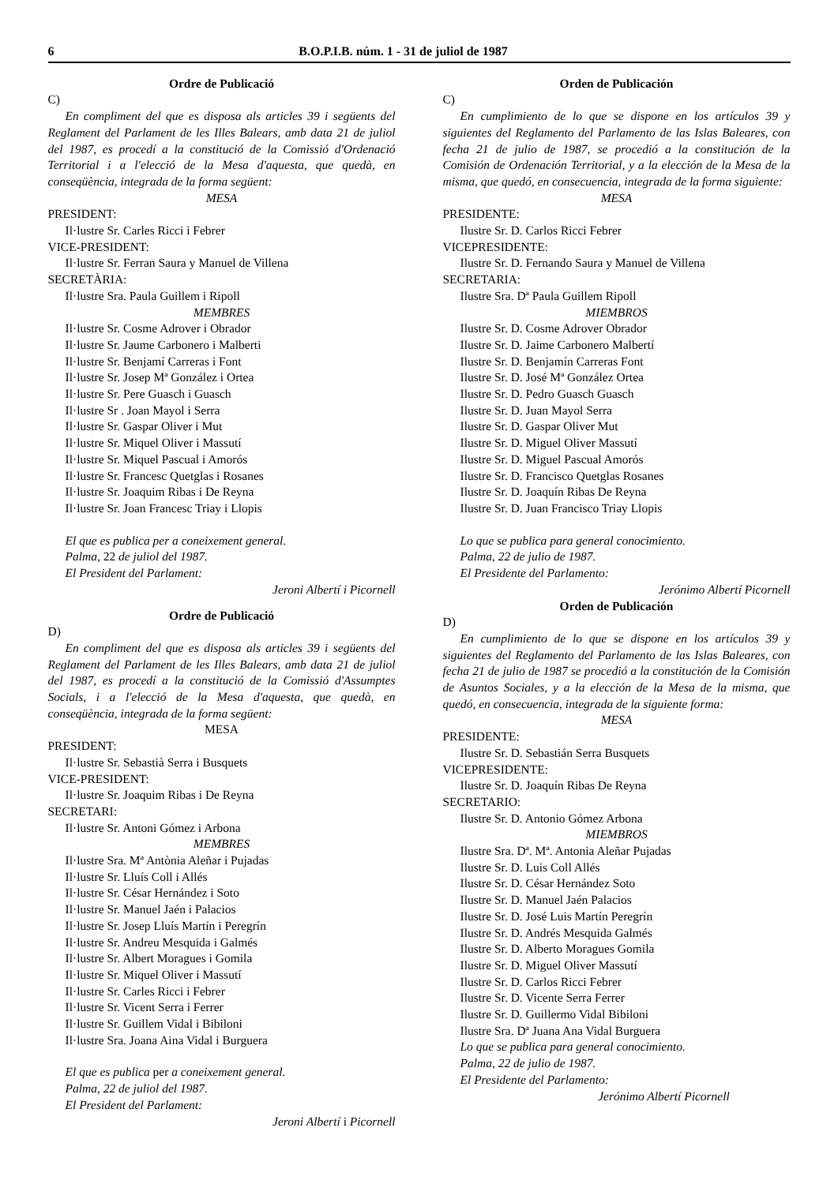6 B.O.P.I.B. núm. 1 - 31 de juliol de 1987
Ordre de Publicació
C)
En compliment del que es disposa als articles 39 i següents del Reglament del Parlament de les Illes Balears, amb data 21 de juliol del 1987, es procedí a la constitució de la Comissió d'Ordenació Territorial i a l'elecció de la Mesa d'aquesta, que quedà, en conseqüència, integrada de la forma següent:
MESA
PRESIDENT:
Il·lustre Sr. Carles Ricci i Febrer
VICE-PRESIDENT:
Il·lustre Sr. Ferran Saura y Manuel de Villena
SECRETÀRIA:
Il·lustre Sra. Paula Guillem i Ripoll
MEMBRES
Il·lustre Sr. Cosme Adrover i Obrador
Il·lustre Sr. Jaume Carbonero i Malberti
Il·lustre Sr. Benjamí Carreras i Font
Il·lustre Sr. Josep Mª González i Ortea
Il·lustre Sr. Pere Guasch i Guasch
Il·lustre Sr . Joan Mayol i Serra
Il·lustre Sr. Gaspar Oliver i Mut
Il·lustre Sr. Miquel Oliver i Massutí
Il·lustre Sr. Miquel Pascual i Amorós
Il·lustre Sr. Francesc Quetglas i Rosanes
Il·lustre Sr. Joaquim Ribas i De Reyna
Il·lustre Sr. Joan Francesc Triay i Llopis
El que es publica per a coneixement general.
Palma, 22 de juliol del 1987.
El President del Parlament:
Jeroni Albertí i Picornell
Ordre de Publicació
D)
En compliment del que es disposa als articles 39 i següents del Reglament del Parlament de les Illes Balears, amb data 21 de juliol del 1987, es procedí a la constitució de la Comissió d'Assumptes Socials, i a l'elecció de la Mesa d'aquesta, que quedà, en conseqüència, integrada de la forma següent:
MESA
PRESIDENT:
Il·lustre Sr. Sebastià Serra i Busquets
VICE-PRESIDENT:
Il·lustre Sr. Joaquim Ribas i De Reyna
SECRETARI:
Il·lustre Sr. Antoni Gómez i Arbona
MEMBRES
Il·lustre Sra. Mª Antònia Aleñar i Pujadas
Il·lustre Sr. Lluís Coll i Allés
Il·lustre Sr. César Hernández i Soto
Il·lustre Sr. Manuel Jaén i Palacios
Il·lustre Sr. Josep Lluís Martín i Peregrín
Il·lustre Sr. Andreu Mesquida i Galmés
Il·lustre Sr. Albert Moragues i Gomila
Il·lustre Sr. Miquel Oliver i Massutí
Il·lustre Sr. Carles Ricci i Febrer
Il·lustre Sr. Vicent Serra i Ferrer
Il·lustre Sr. Guillem Vidal i Bibiloni
Il·lustre Sra. Joana Aina Vidal i Burguera
El que es publica per a coneixement general.
Palma, 22 de juliol del 1987.
El President del Parlament:
Jeroni Albertí i Picornell
Orden de Publicación
C)
En cumplimiento de lo que se dispone en los artículos 39 y siguientes del Reglamento del Parlamento de las Islas Baleares, con fecha 21 de julio de 1987, se procedió a la constitución de la Comisión de Ordenación Territorial, y a la elección de la Mesa de la misma, que quedó, en consecuencia, integrada de la forma siguiente:
MESA
PRESIDENTE:
Ilustre Sr. D. Carlos Ricci Febrer
VICEPRESIDENTE:
Ilustre Sr. D. Fernando Saura y Manuel de Villena
SECRETARIA:
Ilustre Sra. Dª Paula Guillem Ripoll
MIEMBROS
Ilustre Sr. D. Cosme Adrover Obrador
Ilustre Sr. D. Jaime Carbonero Malbertí
Ilustre Sr. D. Benjamín Carreras Font
Ilustre Sr. D. José Mª González Ortea
Ilustre Sr. D. Pedro Guasch Guasch
Ilustre Sr. D. Juan Mayol Serra
Ilustre Sr. D. Gaspar Oliver Mut
Ilustre Sr. D. Miguel Oliver Massutí
Ilustre Sr. D. Miguel Pascual Amorós
Ilustre Sr. D. Francisco Quetglas Rosanes
Ilustre Sr. D. Joaquín Ribas De Reyna
Ilustre Sr. D. Juan Francisco Triay Llopis
Lo que se publica para general conocimiento.
Palma, 22 de julio de 1987.
El Presidente del Parlamento:
Jerónimo Albertí Picornell
Orden de Publicación
D)
En cumplimiento de lo que se dispone en los artículos 39 y siguientes del Reglamento del Parlamento de las Islas Baleares, con fecha 21 de julio de 1987 se procedió a la constitución de la Comisión de Asuntos Sociales, y a la elección de la Mesa de la misma, que quedó, en consecuencia, integrada de la siguiente forma:
MESA
PRESIDENTE:
Ilustre Sr. D. Sebastián Serra Busquets
VICEPRESIDENTE:
Ilustre Sr. D. Joaquín Ribas De Reyna
SECRETARIO:
Ilustre Sr. D. Antonio Gómez Arbona
MIEMBROS
Ilustre Sra. Dª. Mª. Antonia Aleñar Pujadas
Ilustre Sr. D. Luis Coll Allés
Ilustre Sr. D. César Hernández Soto
Ilustre Sr. D. Manuel Jaén Palacios
Ilustre Sr. D. José Luis Martín Peregrín
Ilustre Sr. D. Andrés Mesquida Galmés
Ilustre Sr. D. Alberto Moragues Gomila
Ilustre Sr. D. Miguel Oliver Massutí
Ilustre Sr. D. Carlos Ricci Febrer
Ilustre Sr. D. Vicente Serra Ferrer
Ilustre Sr. D. Guillermo Vidal Bibiloni
Ilustre Sra. Dª Juana Ana Vidal Burguera
Lo que se publica para general conocimiento.
Palma, 22 de julio de 1987.
El Presidente del Parlamento:
Jerónimo Albertí Picornell